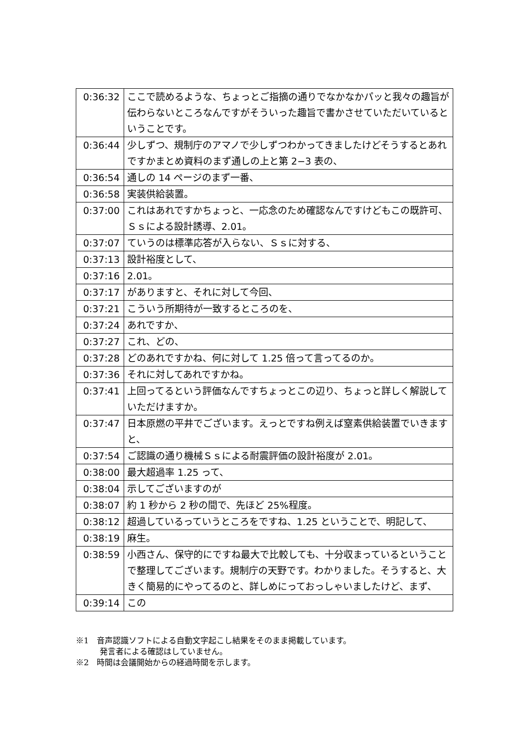| 0:36:32 | ここで読めるような、ちょっとご指摘の通りでなかなかパッと我々の趣旨が伝わらないところなんですがそういった趣旨で書かさせていただいているということです。 |
| 0:36:44 | 少しずつ、規制庁のアマノで少しずつわかってきましたけどそうするとあれですかまとめ資料のまず通しの上と第 2−3 表の、 |
| 0:36:54 | 通しの 14 ページのまず一番、 |
| 0:36:58 | 実装供給装置。 |
| 0:37:00 | これはあれですかちょっと、一応念のため確認なんですけどもこの既許可、Ｓｓによる設計誘導、2.01。 |
| 0:37:07 | ていうのは標準応答が入らない、Ｓｓに対する、 |
| 0:37:13 | 設計裕度として、 |
| 0:37:16 | 2.01。 |
| 0:37:17 | がありますと、それに対して今回、 |
| 0:37:21 | こういう所期待が一致するところのを、 |
| 0:37:24 | あれですか、 |
| 0:37:27 | これ、どの、 |
| 0:37:28 | どのあれですかね、何に対して 1.25 倍って言ってるのか。 |
| 0:37:36 | それに対してあれですかね。 |
| 0:37:41 | 上回ってるという評価なんですちょっとこの辺り、ちょっと詳しく解説していただけますか。 |
| 0:37:47 | 日本原燃の平井でございます。えっとですね例えば窒素供給装置でいきますと、 |
| 0:37:54 | ご認識の通り機械Ｓｓによる耐震評価の設計裕度が 2.01。 |
| 0:38:00 | 最大超過率 1.25 って、 |
| 0:38:04 | 示してございますのが |
| 0:38:07 | 約 1 秒から 2 秒の間で、先ほど 25%程度。 |
| 0:38:12 | 超過しているっていうところをですね、1.25 ということで、明記して、 |
| 0:38:19 | 麻生。 |
| 0:38:59 | 小西さん、保守的にですね最大で比較しても、十分収まっているということで整理してございます。規制庁の天野です。わかりました。そうすると、大きく簡易的にやってるのと、詳しめにっておっしゃいましたけど、まず、 |
| 0:39:14 | この |
※1　音声認識ソフトによる自動文字起こし結果をそのまま掲載しています。
　　　発言者による確認はしていません。
※2　時間は会議開始からの経過時間を示します。